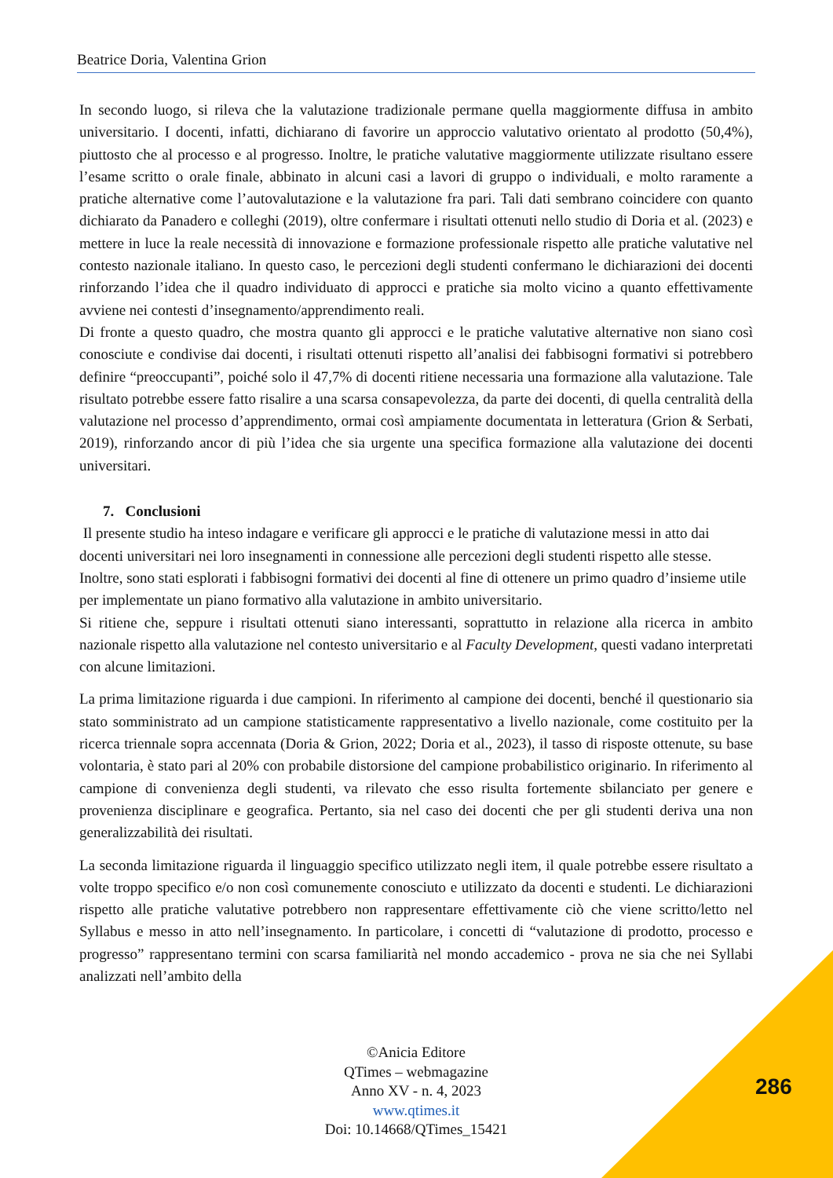Beatrice Doria, Valentina Grion
In secondo luogo, si rileva che la valutazione tradizionale permane quella maggiormente diffusa in ambito universitario. I docenti, infatti, dichiarano di favorire un approccio valutativo orientato al prodotto (50,4%), piuttosto che al processo e al progresso. Inoltre, le pratiche valutative maggiormente utilizzate risultano essere l’esame scritto o orale finale, abbinato in alcuni casi a lavori di gruppo o individuali, e molto raramente a pratiche alternative come l’autovalutazione e la valutazione fra pari. Tali dati sembrano coincidere con quanto dichiarato da Panadero e colleghi (2019), oltre confermare i risultati ottenuti nello studio di Doria et al. (2023) e mettere in luce la reale necessità di innovazione e formazione professionale rispetto alle pratiche valutative nel contesto nazionale italiano. In questo caso, le percezioni degli studenti confermano le dichiarazioni dei docenti rinforzando l’idea che il quadro individuato di approcci e pratiche sia molto vicino a quanto effettivamente avviene nei contesti d’insegnamento/apprendimento reali.
Di fronte a questo quadro, che mostra quanto gli approcci e le pratiche valutative alternative non siano così conosciute e condivise dai docenti, i risultati ottenuti rispetto all’analisi dei fabbisogni formativi si potrebbero definire “preoccupanti”, poiché solo il 47,7% di docenti ritiene necessaria una formazione alla valutazione. Tale risultato potrebbe essere fatto risalire a una scarsa consapevolezza, da parte dei docenti, di quella centralità della valutazione nel processo d’apprendimento, ormai così ampiamente documentata in letteratura (Grion & Serbati, 2019), rinforzando ancor di più l’idea che sia urgente una specifica formazione alla valutazione dei docenti universitari.
7. Conclusioni
Il presente studio ha inteso indagare e verificare gli approcci e le pratiche di valutazione messi in atto dai docenti universitari nei loro insegnamenti in connessione alle percezioni degli studenti rispetto alle stesse. Inoltre, sono stati esplorati i fabbisogni formativi dei docenti al fine di ottenere un primo quadro d’insieme utile per implementate un piano formativo alla valutazione in ambito universitario.
Si ritiene che, seppure i risultati ottenuti siano interessanti, soprattutto in relazione alla ricerca in ambito nazionale rispetto alla valutazione nel contesto universitario e al Faculty Development, questi vadano interpretati con alcune limitazioni.
La prima limitazione riguarda i due campioni. In riferimento al campione dei docenti, benché il questionario sia stato somministrato ad un campione statisticamente rappresentativo a livello nazionale, come costituito per la ricerca triennale sopra accennata (Doria & Grion, 2022; Doria et al., 2023), il tasso di risposte ottenute, su base volontaria, è stato pari al 20% con probabile distorsione del campione probabilistico originario. In riferimento al campione di convenienza degli studenti, va rilevato che esso risulta fortemente sbilanciato per genere e provenienza disciplinare e geografica. Pertanto, sia nel caso dei docenti che per gli studenti deriva una non generalizzabilità dei risultati.
La seconda limitazione riguarda il linguaggio specifico utilizzato negli item, il quale potrebbe essere risultato a volte troppo specifico e/o non così comunemente conosciuto e utilizzato da docenti e studenti. Le dichiarazioni rispetto alle pratiche valutative potrebbero non rappresentare effettivamente ciò che viene scritto/letto nel Syllabus e messo in atto nell’insegnamento. In particolare, i concetti di “valutazione di prodotto, processo e progresso” rappresentano termini con scarsa familiarità nel mondo accademico - prova ne sia che nei Syllabi analizzati nell’ambito della
©Anicia Editore
QTimes – webmagazine
Anno XV - n. 4, 2023
www.qtimes.it
Doi: 10.14668/QTimes_15421
286